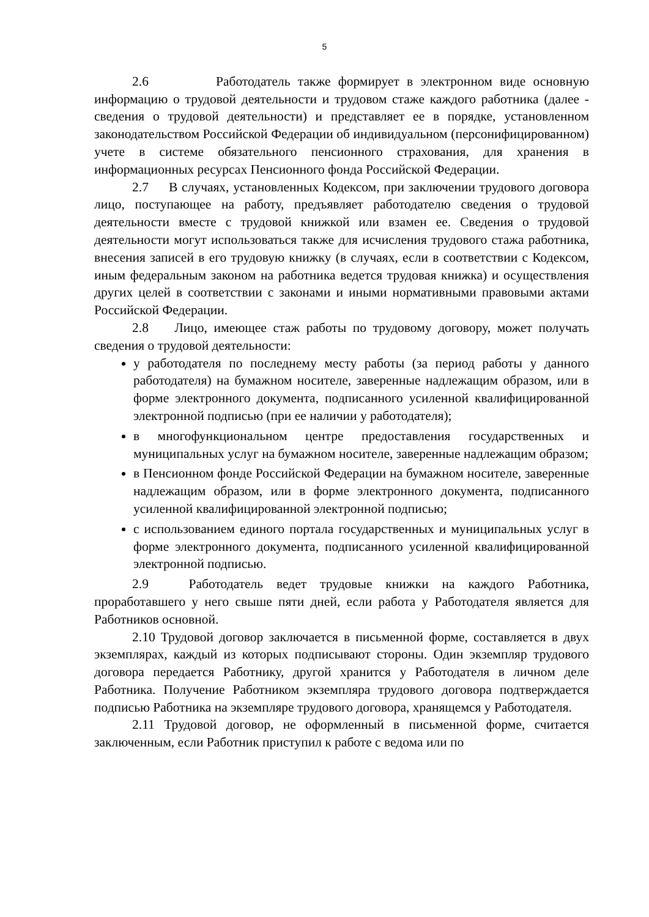5
2.6 Работодатель также формирует в электронном виде основную информацию о трудовой деятельности и трудовом стаже каждого работника (далее - сведения о трудовой деятельности) и представляет ее в порядке, установленном законодательством Российской Федерации об индивидуальном (персонифицированном) учете в системе обязательного пенсионного страхования, для хранения в информационных ресурсах Пенсионного фонда Российской Федерации.
2.7 В случаях, установленных Кодексом, при заключении трудового договора лицо, поступающее на работу, предъявляет работодателю сведения о трудовой деятельности вместе с трудовой книжкой или взамен ее. Сведения о трудовой деятельности могут использоваться также для исчисления трудового стажа работника, внесения записей в его трудовую книжку (в случаях, если в соответствии с Кодексом, иным федеральным законом на работника ведется трудовая книжка) и осуществления других целей в соответствии с законами и иными нормативными правовыми актами Российской Федерации.
2.8 Лицо, имеющее стаж работы по трудовому договору, может получать сведения о трудовой деятельности:
у работодателя по последнему месту работы (за период работы у данного работодателя) на бумажном носителе, заверенные надлежащим образом, или в форме электронного документа, подписанного усиленной квалифицированной электронной подписью (при ее наличии у работодателя);
в многофункциональном центре предоставления государственных и муниципальных услуг на бумажном носителе, заверенные надлежащим образом;
в Пенсионном фонде Российской Федерации на бумажном носителе, заверенные надлежащим образом, или в форме электронного документа, подписанного усиленной квалифицированной электронной подписью;
с использованием единого портала государственных и муниципальных услуг в форме электронного документа, подписанного усиленной квалифицированной электронной подписью.
2.9 Работодатель ведет трудовые книжки на каждого Работника, проработавшего у него свыше пяти дней, если работа у Работодателя является для Работников основной.
2.10 Трудовой договор заключается в письменной форме, составляется в двух экземплярах, каждый из которых подписывают стороны. Один экземпляр трудового договора передается Работнику, другой хранится у Работодателя в личном деле Работника. Получение Работником экземпляра трудового договора подтверждается подписью Работника на экземпляре трудового договора, хранящемся у Работодателя.
2.11 Трудовой договор, не оформленный в письменной форме, считается заключенным, если Работник приступил к работе с ведома или по